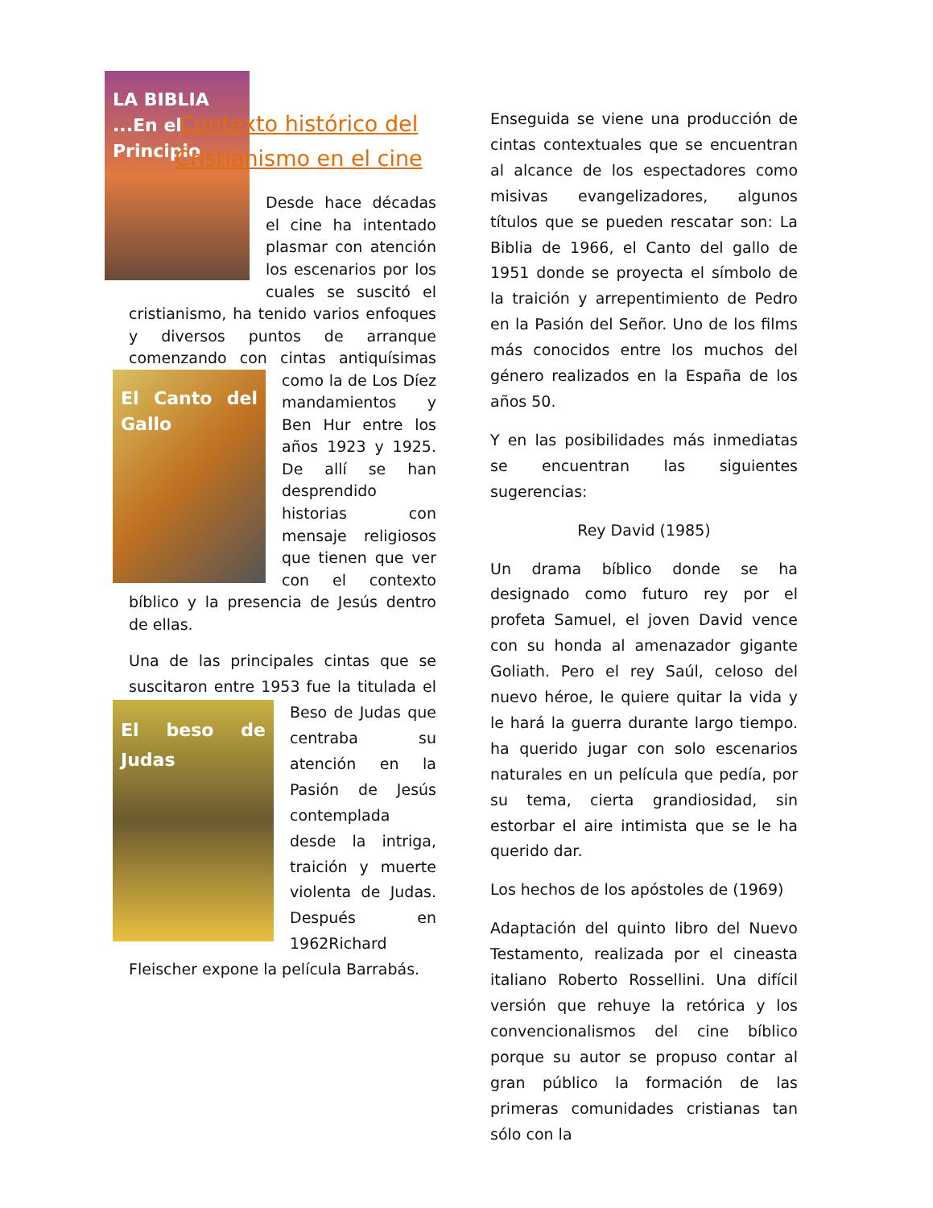Contexto histórico del Cristianismo en el cine
LA BIBLIA ...En el Principio
Desde hace décadas el cine ha intentado plasmar con atención los escenarios por los cuales se suscitó el cristianismo, ha tenido varios enfoques y diversos puntos de arranque comenzando con cintas antiquísimas como la de Los Díez
El Canto del Gallo
mandamientos y Ben Hur entre los años 1923 y 1925. De allí se han desprendido historias con mensaje religiosos que tienen que ver con el contexto bíblico y la presencia de Jesús dentro de ellas.
Una de las principales cintas que se suscitaron entre 1953 fue la titulada el
El beso de Judas
Beso de Judas que centraba su atención en la Pasión de Jesús contemplada desde la intriga, traición y muerte violenta de Judas. Después en 1962Richard Fleischer expone la película Barrabás.
Enseguida se viene una producción de cintas contextuales que se encuentran al alcance de los espectadores como misivas evangelizadores, algunos títulos que se pueden rescatar son: La Biblia de 1966, el Canto del gallo de 1951 donde se proyecta el símbolo de la traición y arrepentimiento de Pedro en la Pasión del Señor. Uno de los films más conocidos entre los muchos del género realizados en la España de los años 50.
Y en las posibilidades más inmediatas se encuentran las siguientes sugerencias:
Rey David (1985)
Un drama bíblico donde se ha designado como futuro rey por el profeta Samuel, el joven David vence con su honda al amenazador gigante Goliath. Pero el rey Saúl, celoso del nuevo héroe, le quiere quitar la vida y le hará la guerra durante largo tiempo. ha querido jugar con solo escenarios naturales en un película que pedía, por su tema, cierta grandiosidad, sin estorbar el aire intimista que se le ha querido dar.
Los hechos de los apóstoles de (1969)
Adaptación del quinto libro del Nuevo Testamento, realizada por el cineasta italiano Roberto Rossellini. Una difícil versión que rehuye la retórica y los convencionalismos del cine bíblico porque su autor se propuso contar al gran público la formación de las primeras comunidades cristianas tan sólo con la